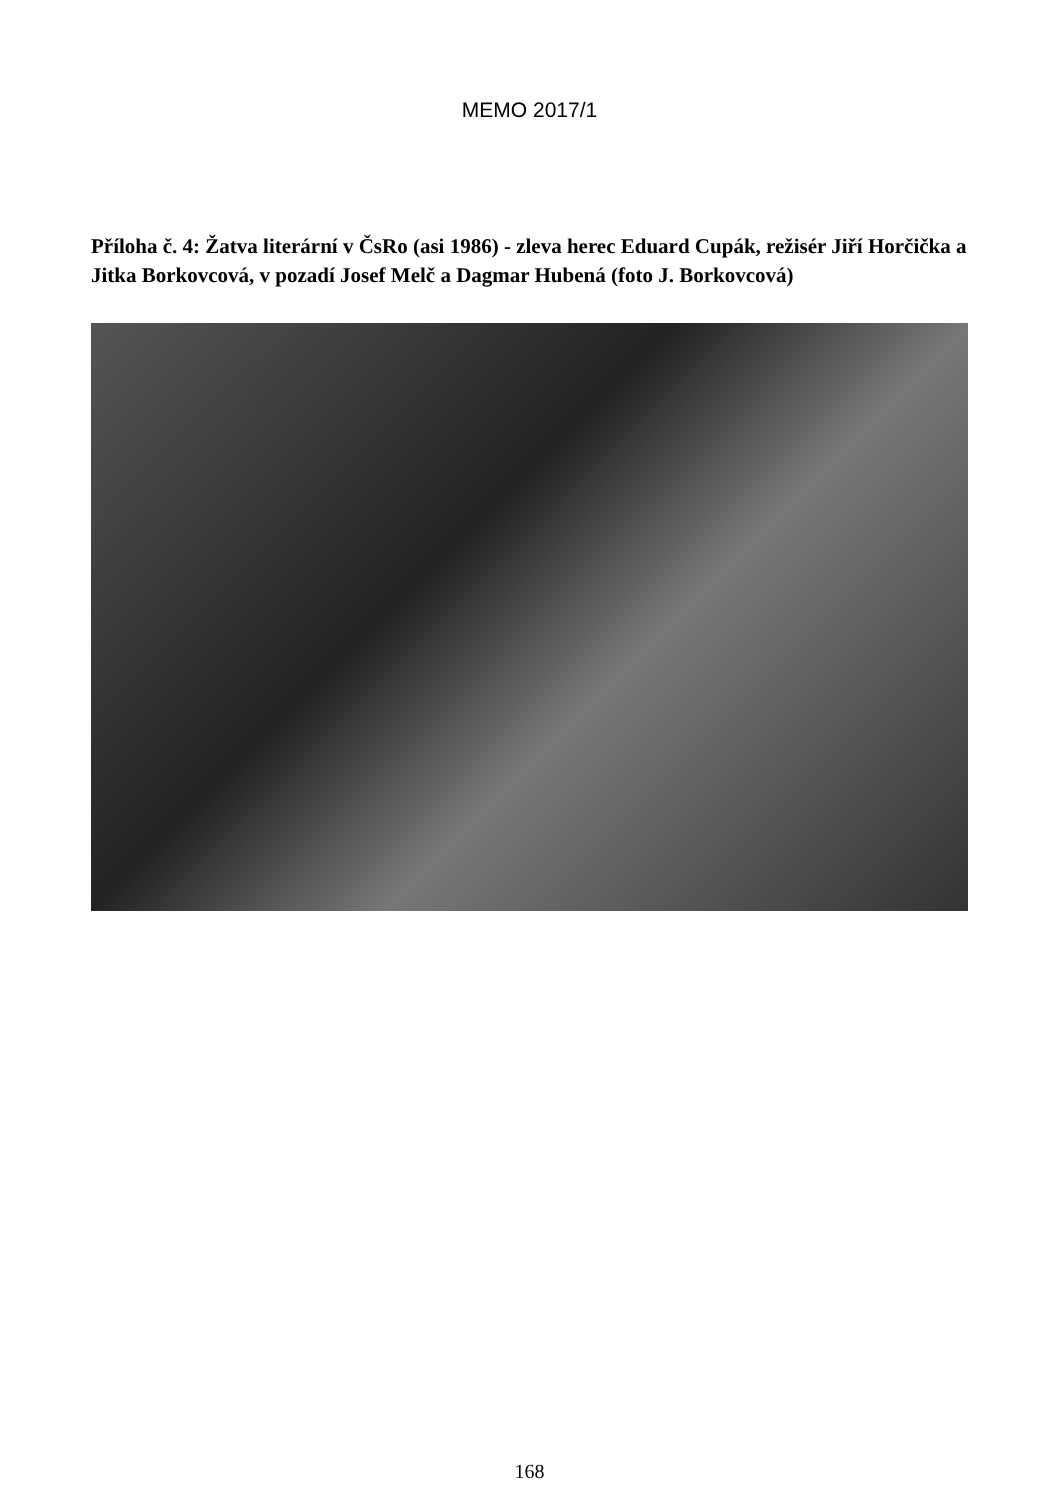MEMO 2017/1
Příloha č. 4: Žatva literární v ČsRo (asi 1986) - zleva herec Eduard Cupák, režisér Jiří Horčička a Jitka Borkovcová, v pozadí Josef Melč a Dagmar Hubená (foto J. Borkovcová)
168